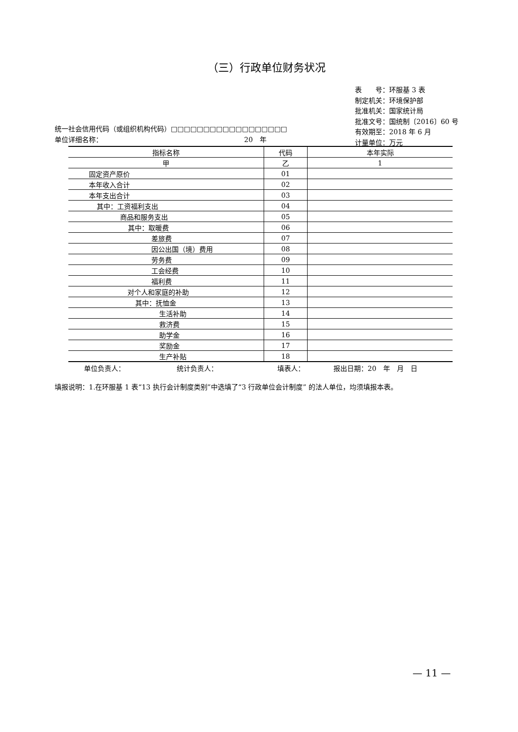（三）行政单位财务状况
表　　号：环服基 3 表
制定机关：环境保护部
批准机关：国家统计局
批准文号：国统制〔2016〕60 号
有效期至：2018 年 6 月
计量单位：万元
统一社会信用代码（或组织机构代码）□□□□□□□□□□□□□□□□□□
单位详细名称： 20　年
| 指标名称 | 代码 | 本年实际 |
| --- | --- | --- |
| 甲 | 乙 | 1 |
| 固定资产原价 | 01 | |
| 本年收入合计 | 02 | |
| 本年支出合计 | 03 | |
| 其中：工资福利支出 | 04 | |
| 商品和服务支出 | 05 | |
| 其中：取暖费 | 06 | |
| 差旅费 | 07 | |
| 因公出国（境）费用 | 08 | |
| 劳务费 | 09 | |
| 工会经费 | 10 | |
| 福利费 | 11 | |
| 对个人和家庭的补助 | 12 | |
| 其中：抚恤金 | 13 | |
| 生活补助 | 14 | |
| 救济费 | 15 | |
| 助学金 | 16 | |
| 奖励金 | 17 | |
| 生产补贴 | 18 | |
单位负责人： 统计负责人： 填表人： 报出日期：20　年　月　日
填报说明：1.在环服基 1 表“13 执行会计制度类别”中选填了“3 行政单位会计制度” 的法人单位，均须填报本表。
— 11 —